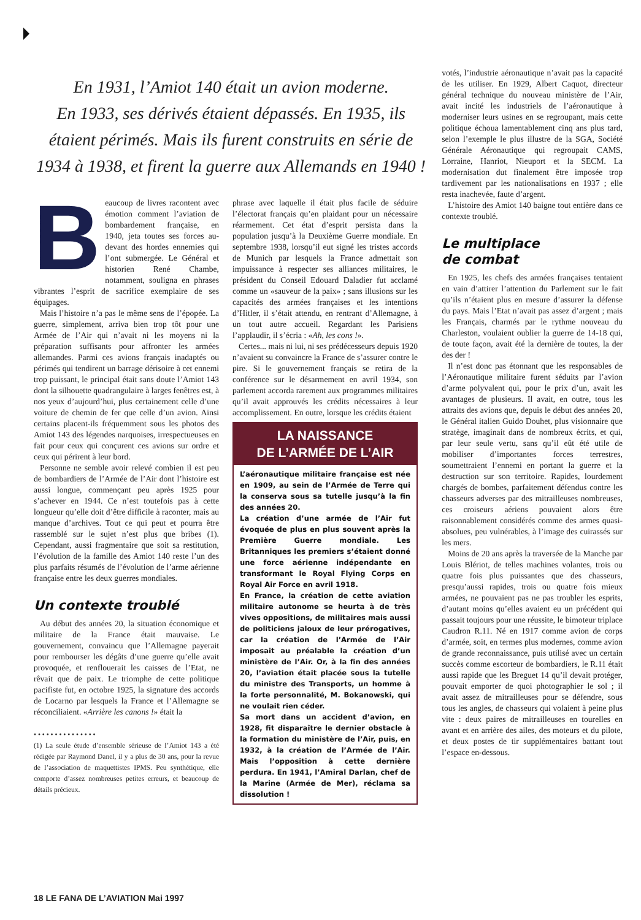En 1931, l’Amiot 140 était un avion moderne.
En 1933, ses dérivés étaient dépassés. En 1935, ils étaient périmés. Mais ils furent construits en série de 1934 à 1938, et firent la guerre aux Allemands en 1940 !
Beaucoup de livres racontent avec émotion comment l’aviation de bombardement française, en 1940, jeta toutes ses forces au-devant des hordes ennemies qui l’ont submergée. Le Général et historien René Chambe, notamment, souligna en phrases vibrantes l’esprit de sacrifice exemplaire de ses équipages.
Mais l’histoire n’a pas le même sens de l’épopée. La guerre, simplement, arriva bien trop tôt pour une Armée de l’Air qui n’avait ni les moyens ni la préparation suffisants pour affronter les armées allemandes. Parmi ces avions français inadaptés ou périmés qui tendirent un barrage dérisoire à cet ennemi trop puissant, le principal était sans doute l’Amiot 143 dont la silhouette quadrangulaire à larges fenêtres est, à nos yeux d’aujourd’hui, plus certainement celle d’une voiture de chemin de fer que celle d’un avion. Ainsi certains placent-ils fréquemment sous les photos des Amiot 143 des légendes narquoises, irrespectueuses en fait pour ceux qui conçurent ces avions sur ordre et ceux qui périrent à leur bord.
Personne ne semble avoir relevé combien il est peu de bombardiers de l’Armée de l’Air dont l’histoire est aussi longue, commençant peu après 1925 pour s’achever en 1944. Ce n’est toutefois pas à cette longueur qu’elle doit d’être difficile à raconter, mais au manque d’archives. Tout ce qui peut et pourra être rassemblé sur le sujet n’est plus que bribes (1). Cependant, aussi fragmentaire que soit sa restitution, l’évolution de la famille des Amiot 140 reste l’un des plus parfaits résumés de l’évolution de l’arme aérienne française entre les deux guerres mondiales.
Un contexte troublé
Au début des années 20, la situation économique et militaire de la France était mauvaise. Le gouvernement, convaincu que l’Allemagne payerait pour rembourser les dégâts d’une guerre qu’elle avait provoquée, et renflouerait les caisses de l’Etat, ne rêvait que de paix. Le triomphe de cette politique pacifiste fut, en octobre 1925, la signature des accords de Locarno par lesquels la France et l’Allemagne se réconciliaient. «Arrière les canons !» était la
• • • • • • • • • • • • • • •
(1) La seule étude d’ensemble sérieuse de l’Amiot 143 a été rédigée par Raymond Danel, il y a plus de 30 ans, pour la revue de l’association de maquettistes IPMS. Peu synthétique, elle comporte d’assez nombreuses petites erreurs, et beaucoup de détails précieux.
phrase avec laquelle il était plus facile de séduire l’électorat français qu’en plaidant pour un nécessaire réarmement. Cet état d’esprit persista dans la population jusqu’à la Deuxième Guerre mondiale. En septembre 1938, lorsqu’il eut signé les tristes accords de Munich par lesquels la France admettait son impuissance à respecter ses alliances militaires, le président du Conseil Edouard Daladier fut acclamé comme un «sauveur de la paix» ; sans illusions sur les capacités des armées françaises et les intentions d’Hitler, il s’était attendu, en rentrant d’Allemagne, à un tout autre accueil. Regardant les Parisiens l’applaudir, il s’écria : «Ah, les cons !».
Certes... mais ni lui, ni ses prédécesseurs depuis 1920 n’avaient su convaincre la France de s’assurer contre le pire. Si le gouvernement français se retira de la conférence sur le désarmement en avril 1934, son parlement accorda rarement aux programmes militaires qu’il avait approuvés les crédits nécessaires à leur accomplissement. En outre, lorsque les crédits étaient
LA NAISSANCE
DE L’ARMÉE DE L’AIR
L’aéronautique militaire française est née en 1909, au sein de l’Armée de Terre qui la conserva sous sa tutelle jusqu’à la fin des années 20.
La création d’une armée de l’Air fut évoquée de plus en plus souvent après la Première Guerre mondiale. Les Britanniques les premiers s’étaient donné une force aérienne indépendante en transformant le Royal Flying Corps en Royal Air Force en avril 1918.
En France, la création de cette aviation militaire autonome se heurta à de très vives oppositions, de militaires mais aussi de politiciens jaloux de leur prérogatives, car la création de l’Armée de l’Air imposait au préalable la création d’un ministère de l’Air. Or, à la fin des années 20, l’aviation était placée sous la tutelle du ministre des Transports, un homme à la forte personnalité, M. Bokanowski, qui ne voulait rien céder.
Sa mort dans un accident d’avion, en 1928, fit disparaître le dernier obstacle à la formation du ministère de l’Air, puis, en 1932, à la création de l’Armée de l’Air. Mais l’opposition à cette dernière perdura. En 1941, l’Amiral Darlan, chef de la Marine (Armée de Mer), réclama sa dissolution !
votés, l’industrie aéronautique n’avait pas la capacité de les utiliser. En 1929, Albert Caquot, directeur général technique du nouveau ministère de l’Air, avait incité les industriels de l’aéronautique à moderniser leurs usines en se regroupant, mais cette politique échoua lamentablement cinq ans plus tard, selon l’exemple le plus illustre de la SGA, Société Générale Aéronautique qui regroupait CAMS, Lorraine, Hanriot, Nieuport et la SECM. La modernisation dut finalement être imposée trop tardivement par les nationalisations en 1937 ; elle resta inachevée, faute d’argent.
L’histoire des Amiot 140 baigne tout entière dans ce contexte troublé.
Le multiplace
de combat
En 1925, les chefs des armées françaises tentaient en vain d’attirer l’attention du Parlement sur le fait qu’ils n’étaient plus en mesure d’assurer la défense du pays. Mais l’Etat n’avait pas assez d’argent ; mais les Français, charmés par le rythme nouveau du Charleston, voulaient oublier la guerre de 14-18 qui, de toute façon, avait été la dernière de toutes, la der des der !
Il n’est donc pas étonnant que les responsables de l’Aéronautique militaire furent séduits par l’avion d’arme polyvalent qui, pour le prix d’un, avait les avantages de plusieurs. Il avait, en outre, tous les attraits des avions que, depuis le début des années 20, le Général italien Guido Douhet, plus visionnaire que stratège, imaginait dans de nombreux écrits, et qui, par leur seule vertu, sans qu’il eût été utile de mobiliser d’importantes forces terrestres, soumettraient l’ennemi en portant la guerre et la destruction sur son territoire. Rapides, lourdement chargés de bombes, parfaitement défendus contre les chasseurs adverses par des mitrailleuses nombreuses, ces croiseurs aériens pouvaient alors être raisonnablement considérés comme des armes quasi-absolues, peu vulnérables, à l’image des cuirassés sur les mers.
Moins de 20 ans après la traversée de la Manche par Louis Blériot, de telles machines volantes, trois ou quatre fois plus puissantes que des chasseurs, presqu’aussi rapides, trois ou quatre fois mieux armées, ne pouvaient pas ne pas troubler les esprits, d’autant moins qu’elles avaient eu un précédent qui passait toujours pour une réussite, le bimoteur triplace Caudron R.11. Né en 1917 comme avion de corps d’armée, soit, en termes plus modernes, comme avion de grande reconnaissance, puis utilisé avec un certain succès comme escorteur de bombardiers, le R.11 était aussi rapide que les Breguet 14 qu’il devait protéger, pouvait emporter de quoi photographier le sol ; il avait assez de mitrailleuses pour se défendre, sous tous les angles, de chasseurs qui volaient à peine plus vite : deux paires de mitrailleuses en tourelles en avant et en arrière des ailes, des moteurs et du pilote, et deux postes de tir supplémentaires battant tout l’espace en-dessous.
18 LE FANA DE L’AVIATION Mai 1997